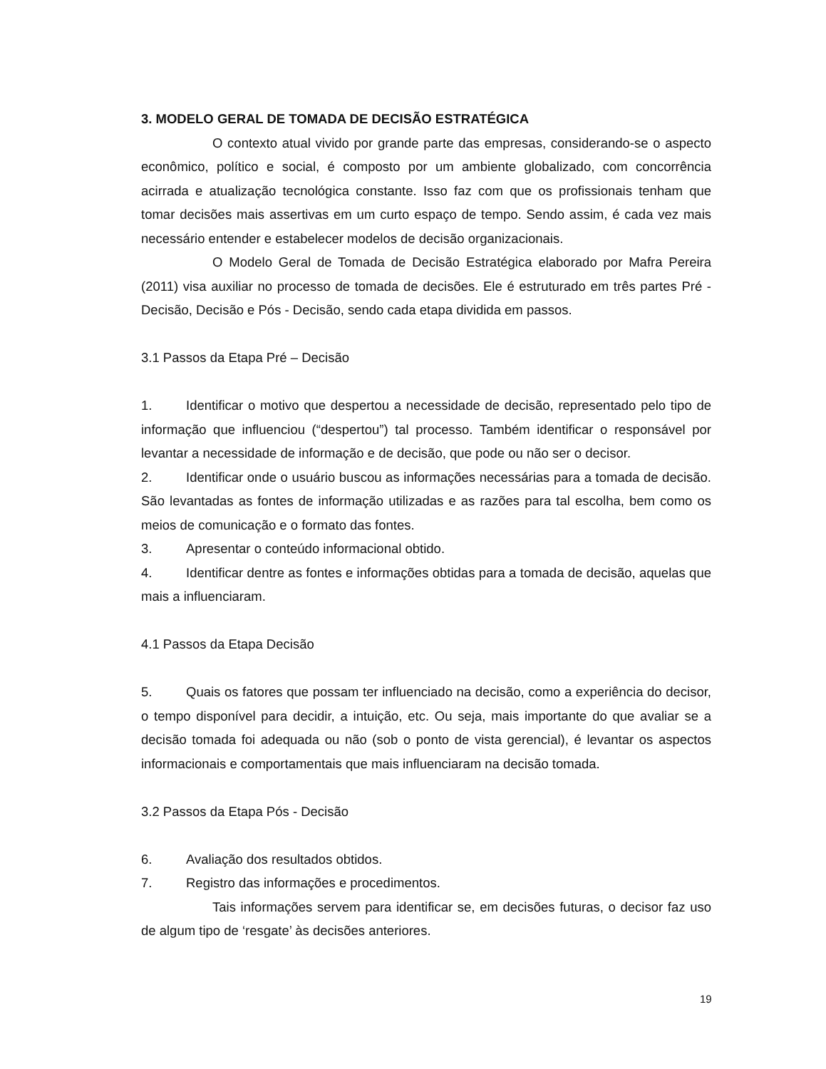3. MODELO GERAL DE TOMADA DE DECISÃO ESTRATÉGICA
O contexto atual vivido por grande parte das empresas, considerando-se o aspecto econômico, político e social, é composto por um ambiente globalizado, com concorrência acirrada e atualização tecnológica constante. Isso faz com que os profissionais tenham que tomar decisões mais assertivas em um curto espaço de tempo. Sendo assim, é cada vez mais necessário entender e estabelecer modelos de decisão organizacionais.
O Modelo Geral de Tomada de Decisão Estratégica elaborado por Mafra Pereira (2011) visa auxiliar no processo de tomada de decisões. Ele é estruturado em três partes Pré - Decisão, Decisão e Pós - Decisão, sendo cada etapa dividida em passos.
3.1 Passos da Etapa Pré – Decisão
1. Identificar o motivo que despertou a necessidade de decisão, representado pelo tipo de informação que influenciou (“despertou”) tal processo. Também identificar o responsável por levantar a necessidade de informação e de decisão, que pode ou não ser o decisor.
2. Identificar onde o usuário buscou as informações necessárias para a tomada de decisão. São levantadas as fontes de informação utilizadas e as razões para tal escolha, bem como os meios de comunicação e o formato das fontes.
3. Apresentar o conteúdo informacional obtido.
4. Identificar dentre as fontes e informações obtidas para a tomada de decisão, aquelas que mais a influenciaram.
4.1 Passos da Etapa Decisão
5. Quais os fatores que possam ter influenciado na decisão, como a experiência do decisor, o tempo disponível para decidir, a intuição, etc. Ou seja, mais importante do que avaliar se a decisão tomada foi adequada ou não (sob o ponto de vista gerencial), é levantar os aspectos informacionais e comportamentais que mais influenciaram na decisão tomada.
3.2 Passos da Etapa Pós - Decisão
6. Avaliação dos resultados obtidos.
7. Registro das informações e procedimentos.
Tais informações servem para identificar se, em decisões futuras, o decisor faz uso de algum tipo de ‘resgate’ às decisões anteriores.
19